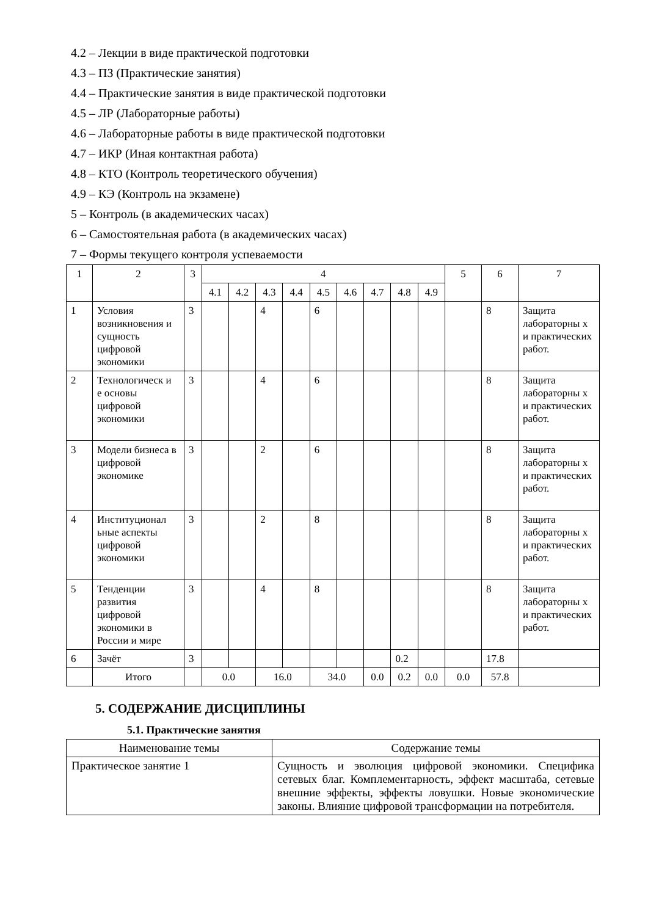4.2 – Лекции в виде практической подготовки
4.3 – ПЗ (Практические занятия)
4.4 – Практические занятия в виде практической подготовки
4.5 – ЛР (Лабораторные работы)
4.6 – Лабораторные работы в виде практической подготовки
4.7 – ИКР (Иная контактная работа)
4.8 – КТО (Контроль теоретического обучения)
4.9 – КЭ (Контроль на экзамене)
5 – Контроль (в академических часах)
6 – Самостоятельная работа (в академических часах)
7 – Формы текущего контроля успеваемости
| 1 | 2 | 3 | 4 | | | | | | | | | 5 | 6 | 7 |
| --- | --- | --- | --- | --- | --- | --- | --- | --- | --- | --- | --- | --- | --- | --- |
| | | | 4.1 | 4.2 | 4.3 | 4.4 | 4.5 | 4.6 | 4.7 | 4.8 | 4.9 | | | |
| 1 | Условия возникновения и сущность цифровой экономики | 3 | | | 4 | | 6 | | | | | | 8 | Защита лабораторны х и практических работ. |
| 2 | Технологическ и е основы цифровой экономики | 3 | | | 4 | | 6 | | | | | | 8 | Защита лабораторны х и практических работ. |
| 3 | Модели бизнеса в цифровой экономике | 3 | | | 2 | | 6 | | | | | | 8 | Защита лабораторны х и практических работ. |
| 4 | Институционал ьные аспекты цифровой экономики | 3 | | | 2 | | 8 | | | | | | 8 | Защита лабораторны х и практических работ. |
| 5 | Тенденции развития цифровой экономики в России и мире | 3 | | | 4 | | 8 | | | | | | 8 | Защита лабораторны х и практических работ. |
| 6 | Зачёт | 3 | | | | | | | | 0.2 | | | 17.8 | |
| | Итого | | 0.0 | | 16.0 | | 34.0 | | 0.0 | 0.2 | 0.0 | 0.0 | 57.8 | |
5. СОДЕРЖАНИЕ ДИСЦИПЛИНЫ
5.1. Практические занятия
| Наименование темы | Содержание темы |
| --- | --- |
| Практическое занятие 1 | Сущность и эволюция цифровой экономики. Специфика сетевых благ. Комплементарность, эффект масштаба, сетевые внешние эффекты, эффекты ловушки. Новые экономические законы. Влияние цифровой трансформации на потребителя. |